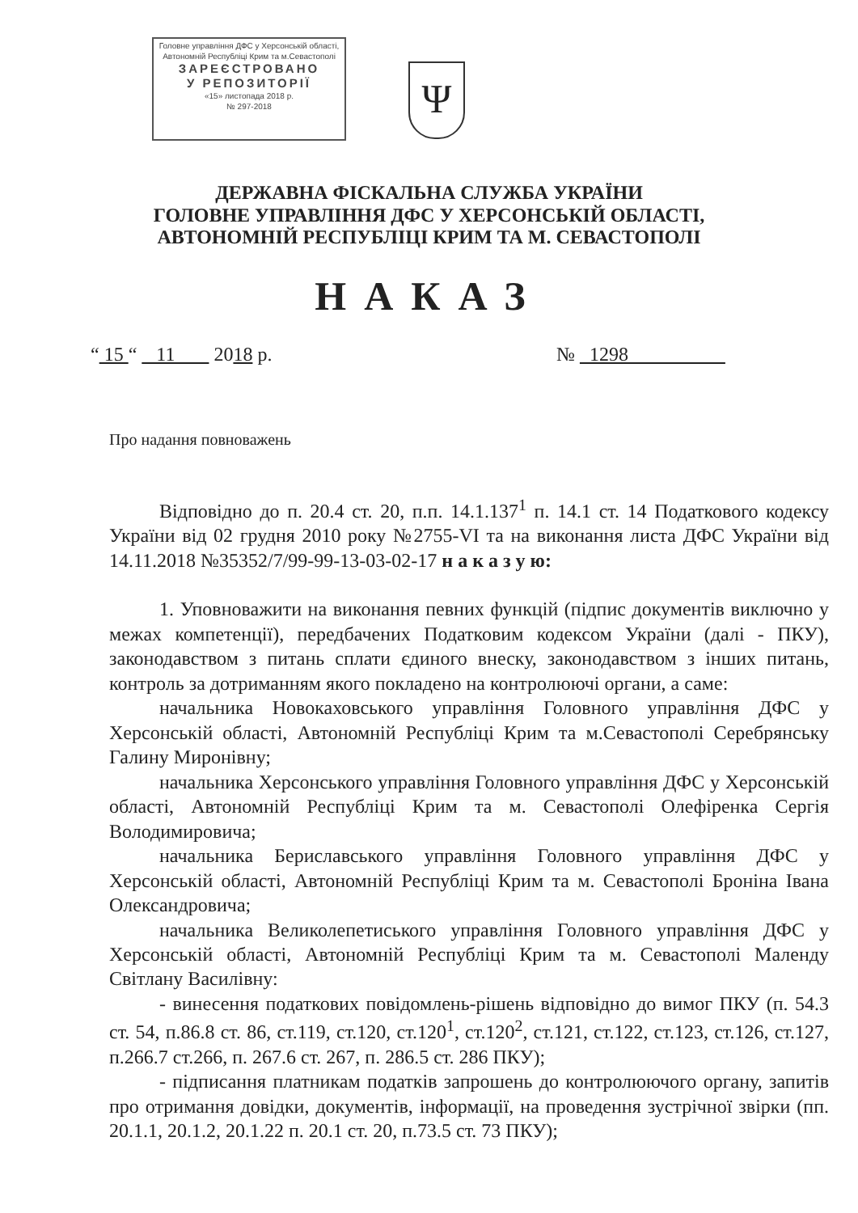Головне управління ДФС у Херсонській області, Автономній Республіці Крим та м.Севастополі
ЗАРЕЄСТРОВАНО
У РЕПОЗИТОРІЇ
«15» листопада 2018 р.
№ 297-2018
Ψ
ДЕРЖАВНА ФІСКАЛЬНА СЛУЖБА УКРАЇНИ
ГОЛОВНЕ УПРАВЛІННЯ ДФС У ХЕРСОНСЬКІЙ ОБЛАСТІ,
АВТОНОМНІЙ РЕСПУБЛІЦІ КРИМ ТА М. СЕВАСТОПОЛІ
НАКАЗ
“ 15 “ 11 2018 р. № 1298
Про надання повноважень
Відповідно до п. 20.4 ст. 20, п.п. 14.1.137<sup>1</sup> п. 14.1 ст. 14 Податкового кодексу України від 02 грудня 2010 року №2755-VI та на виконання листа ДФС України від 14.11.2018 №35352/7/99-99-13-03-02-17 н а к а з у ю:
1. Уповноважити на виконання певних функцій (підпис документів виключно у межах компетенції), передбачених Податковим кодексом України (далі - ПКУ), законодавством з питань сплати єдиного внеску, законодавством з інших питань, контроль за дотриманням якого покладено на контролюючі органи, а саме:
начальника Новокаховського управління Головного управління ДФС у Херсонській області, Автономній Республіці Крим та м.Севастополі Серебрянську Галину Миронівну;
начальника Херсонського управління Головного управління ДФС у Херсонській області, Автономній Республіці Крим та м. Севастополі Олефіренка Сергія Володимировича;
начальника Бериславського управління Головного управління ДФС у Херсонській області, Автономній Республіці Крим та м. Севастополі Броніна Івана Олександровича;
начальника Великолепетиського управління Головного управління ДФС у Херсонській області, Автономній Республіці Крим та м. Севастополі Маленду Світлану Василівну:
- винесення податкових повідомлень-рішень відповідно до вимог ПКУ (п. 54.3 ст. 54, п.86.8 ст. 86, ст.119, ст.120, ст.120<sup>1</sup>, ст.120<sup>2</sup>, ст.121, ст.122, ст.123, ст.126, ст.127, п.266.7 ст.266, п. 267.6 ст. 267, п. 286.5 ст. 286 ПКУ);
- підписання платникам податків запрошень до контролюючого органу, запитів про отримання довідки, документів, інформації, на проведення зустрічної звірки (пп. 20.1.1, 20.1.2, 20.1.22 п. 20.1 ст. 20, п.73.5 ст. 73 ПКУ);